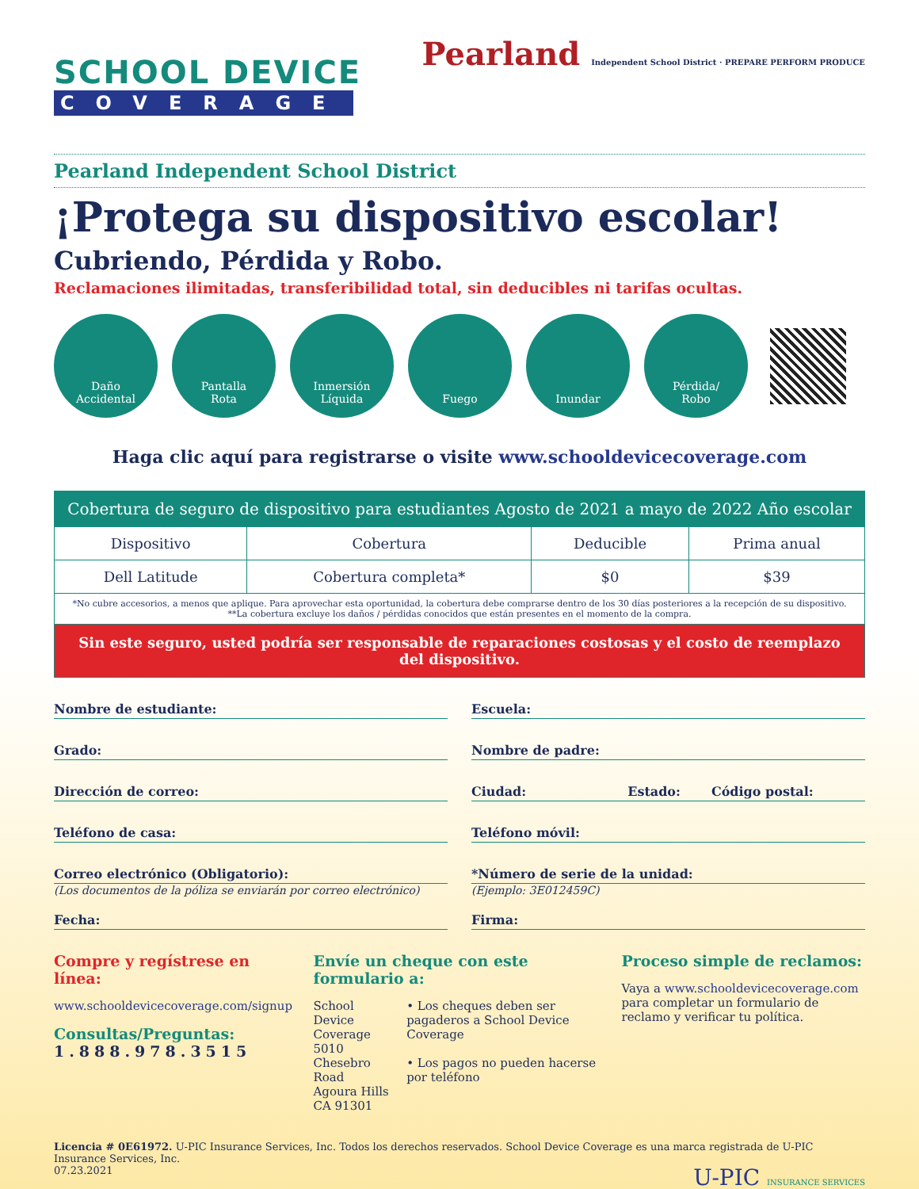SCHOOL DEVICE
COVERAGE
Pearland Independent School District · PREPARE PERFORM PRODUCE
Pearland Independent School District
¡Protega su dispositivo escolar!
Cubriendo, Pérdida y Robo.
Reclamaciones ilimitadas, transferibilidad total, sin deducibles ni tarifas ocultas.
Daño
Accidental
Pantalla
Rota
Inmersión
Líquida
Fuego Inundar Pérdida/
Robo
Haga clic aquí para registrarse o visite www.schooldevicecoverage.com
| Cobertura de seguro de dispositivo para estudiantes Agosto de 2021 a mayo de 2022 Año escolar | | | |
| --- | --- | --- | --- |
| Dispositivo | Cobertura | Deducible | Prima anual |
| Dell Latitude | Cobertura completa* | $0 | $39 |
| *No cubre accesorios, a menos que aplique. Para aprovechar esta oportunidad, la cobertura debe comprarse dentro de los 30 días posteriores a la recepción de su dispositivo. **La cobertura excluye los daños / pérdidas conocidos que están presentes en el momento de la compra. | | | |
| Sin este seguro, usted podría ser responsable de reparaciones costosas y el costo de reemplazo del dispositivo. | | | |
Nombre de estudiante: Escuela:
Grado: Nombre de padre:
Dirección de correo: Ciudad: Estado: Código postal:
Teléfono de casa: Teléfono móvil:
Correo electrónico (Obligatorio):
*Número de serie de la unidad:
(Los documentos de la póliza se enviarán por correo electrónico) (Ejemplo: 3E012459C)
Fecha: Firma:
Compre y regístrese en línea:
www.schooldevicecoverage.com/signup
Consultas/Preguntas:
1.888.978.3515
Envíe un cheque con este formulario a:
School Device Coverage
5010 Chesebro Road
Agoura Hills CA 91301
• Los cheques deben ser pagaderos a School Device Coverage
• Los pagos no pueden hacerse por teléfono
Proceso simple de reclamos:
Vaya a www.schooldevicecoverage.com para completar un formulario de reclamo y verificar tu política.
Licencia # 0E61972. U-PIC Insurance Services, Inc. Todos los derechos reservados. School Device Coverage es una marca registrada de U-PIC Insurance Services, Inc.
07.23.2021 U-PIC INSURANCE SERVICES